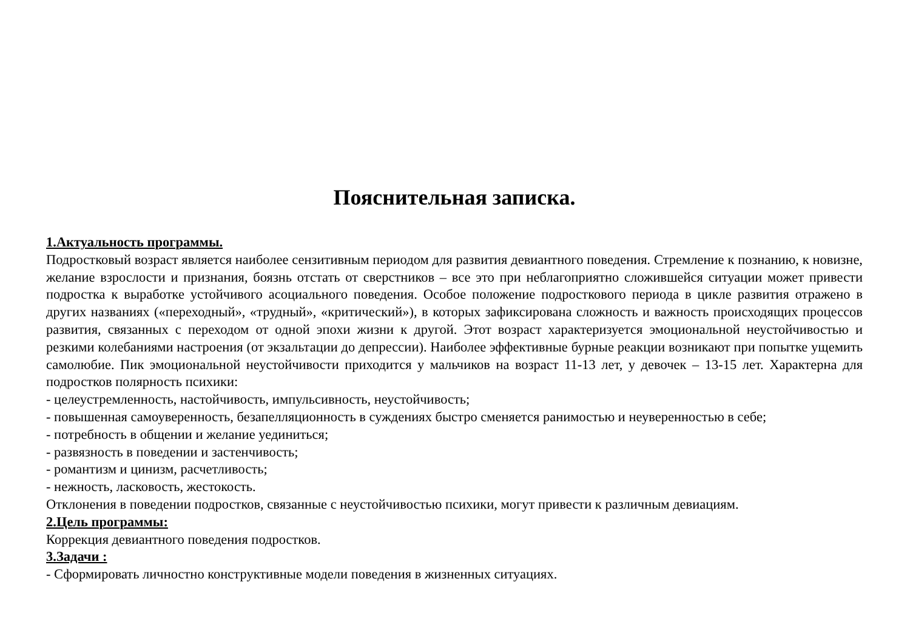Пояснительная записка.
1.Актуальность программы.
Подростковый возраст является наиболее сензитивным периодом для развития девиантного поведения. Стремление к познанию, к новизне, желание взрослости и признания, боязнь отстать от сверстников – все это при неблагоприятно сложившейся ситуации может привести подростка к выработке устойчивого асоциального поведения. Особое положение подросткового периода в цикле развития отражено в других названиях («переходный», «трудный», «критический»), в которых зафиксирована сложность и важность происходящих процессов развития, связанных с переходом от одной эпохи жизни к другой. Этот возраст характеризуется эмоциональной неустойчивостью и резкими колебаниями настроения (от экзальтации до депрессии). Наиболее эффективные бурные реакции возникают при попытке ущемить самолюбие. Пик эмоциональной неустойчивости приходится у мальчиков на возраст 11-13 лет, у девочек – 13-15 лет. Характерна для подростков полярность психики:
- целеустремленность, настойчивость, импульсивность, неустойчивость;
- повышенная самоуверенность, безапелляционность в суждениях быстро сменяется ранимостью и неуверенностью в себе;
- потребность в общении и желание уединиться;
- развязность в поведении и застенчивость;
- романтизм и цинизм, расчетливость;
- нежность, ласковость, жестокость.
Отклонения в поведении подростков, связанные с неустойчивостью психики, могут привести к различным девиациям.
2.Цель программы:
Коррекция девиантного поведения подростков.
3.Задачи :
- Сформировать личностно конструктивные модели поведения в жизненных ситуациях.